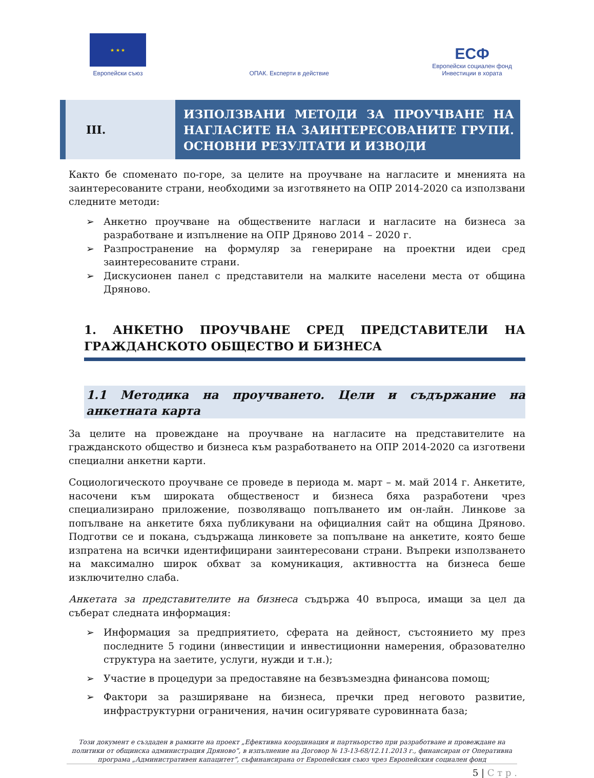★ ★ ★
Европейски съюз
ОПАК. Експерти в действие
ЕСФ
Европейски социален фонд
Инвестиции в хората
III.
ИЗПОЛЗВАНИ МЕТОДИ ЗА ПРОУЧВАНЕ НА НАГЛАСИТЕ НА ЗАИНТЕРЕСОВАНИТЕ ГРУПИ. ОСНОВНИ РЕЗУЛТАТИ И ИЗВОДИ
Както бе споменато по-горе, за целите на проучване на нагласите и мненията на заинтересованите страни, необходими за изготвянето на ОПР 2014-2020 са използвани следните методи:
➢ Анкетно проучване на обществените нагласи и нагласите на бизнеса за разработване и изпълнение на ОПР Дряново 2014 – 2020 г.
➢ Разпространение на формуляр за генериране на проектни идеи сред заинтересованите страни.
➢ Дискусионен панел с представители на малките населени места от община Дряново.
1. АНКЕТНО ПРОУЧВАНЕ СРЕД ПРЕДСТАВИТЕЛИ НА ГРАЖДАНСКОТО ОБЩЕСТВО И БИЗНЕСА
1.1 Методика на проучването. Цели и съдържание на анкетната карта
За целите на провеждане на проучване на нагласите на представителите на гражданското общество и бизнеса към разработването на ОПР 2014-2020 са изготвени специални анкетни карти.
Социологическото проучване се проведе в периода м. март – м. май 2014 г. Анкетите, насочени към широката общественост и бизнеса бяха разработени чрез специализирано приложение, позволяващо попълването им он-лайн. Линкове за попълване на анкетите бяха публикувани на официалния сайт на община Дряново. Подготви се и покана, съдържаща линковете за попълване на анкетите, която беше изпратена на всички идентифицирани заинтересовани страни. Въпреки използването на максимално широк обхват за комуникация, активността на бизнеса беше изключително слаба.
Анкетата за представителите на бизнеса съдържа 40 въпроса, имащи за цел да съберат следната информация:
➢ Информация за предприятието, сферата на дейност, състоянието му през последните 5 години (инвестиции и инвестиционни намерения, образователно структура на заетите, услуги, нужди и т.н.);
➢ Участие в процедури за предоставяне на безвъзмездна финансова помощ;
➢ Фактори за разширяване на бизнеса, пречки пред неговото развитие, инфраструктурни ограничения, начин осигурявате суровинната база;
Този документ е създаден в рамките на проект „Ефективна координация и партньорство при разработване и провеждане на политики от общинска администрация Дряново“, в изпълнение на Договор № 13-13-68/12.11.2013 г., финансиран от Оперативна програма „Административен капацитет“, съфинансирана от Европейския съюз чрез Европейския социален фонд
5 | С т р .